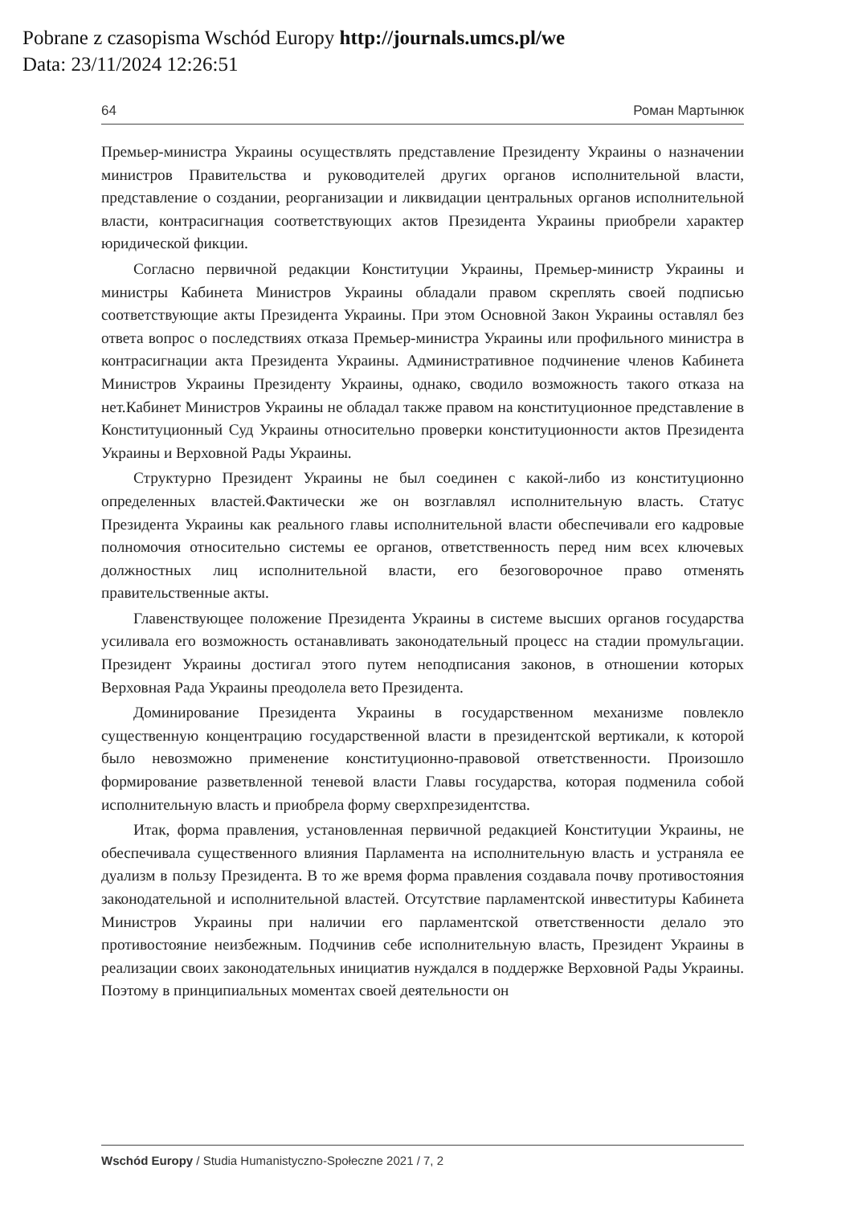Pobrane z czasopisma Wschód Europy http://journals.umcs.pl/we
Data: 23/11/2024 12:26:51
64 Роман Мартынюк
Премьер-министра Украины осуществлять представление Президенту Украины о назначении министров Правительства и руководителей других органов исполнительной власти, представление о создании, реорганизации и ликвидации центральных органов исполнительной власти, контрасигнация соответствующих актов Президента Украины приобрели характер юридической фикции.
Согласно первичной редакции Конституции Украины, Премьер-министр Украины и министры Кабинета Министров Украины обладали правом скреплять своей подписью соответствующие акты Президента Украины. При этом Основной Закон Украины оставлял без ответа вопрос о последствиях отказа Премьер-министра Украины или профильного министра в контрасигнации акта Президента Украины. Административное подчинение членов Кабинета Министров Украины Президенту Украины, однако, сводило возможность такого отказа на нет.Кабинет Министров Украины не обладал также правом на конституционное представление в Конституционный Суд Украины относительно проверки конституционности актов Президента Украины и Верховной Рады Украины.
Структурно Президент Украины не был соединен с какой-либо из конституционно определенных властей.Фактически же он возглавлял исполнительную власть. Статус Президента Украины как реального главы исполнительной власти обеспечивали его кадровые полномочия относительно системы ее органов, ответственность перед ним всех ключевых должностных лиц исполнительной власти, его безоговорочное право отменять правительственные акты.
Главенствующее положение Президента Украины в системе высших органов государства усиливала его возможность останавливать законодательный процесс на стадии промульгации. Президент Украины достигал этого путем неподписания законов, в отношении которых Верховная Рада Украины преодолела вето Президента.
Доминирование Президента Украины в государственном механизме повлекло существенную концентрацию государственной власти в президентской вертикали, к которой было невозможно применение конституционно-правовой ответственности. Произошло формирование разветвленной теневой власти Главы государства, которая подменила собой исполнительную власть и приобрела форму сверхпрезидентства.
Итак, форма правления, установленная первичной редакцией Конституции Украины, не обеспечивала существенного влияния Парламента на исполнительную власть и устраняла ее дуализм в пользу Президента. В то же время форма правления создавала почву противостояния законодательной и исполнительной властей. Отсутствие парламентской инвеституры Кабинета Министров Украины при наличии его парламентской ответственности делало это противостояние неизбежным. Подчинив себе исполнительную власть, Президент Украины в реализации своих законодательных инициатив нуждался в поддержке Верховной Рады Украины. Поэтому в принципиальных моментах своей деятельности он
Wschód Europy / Studia Humanistyczno-Społeczne 2021 / 7, 2